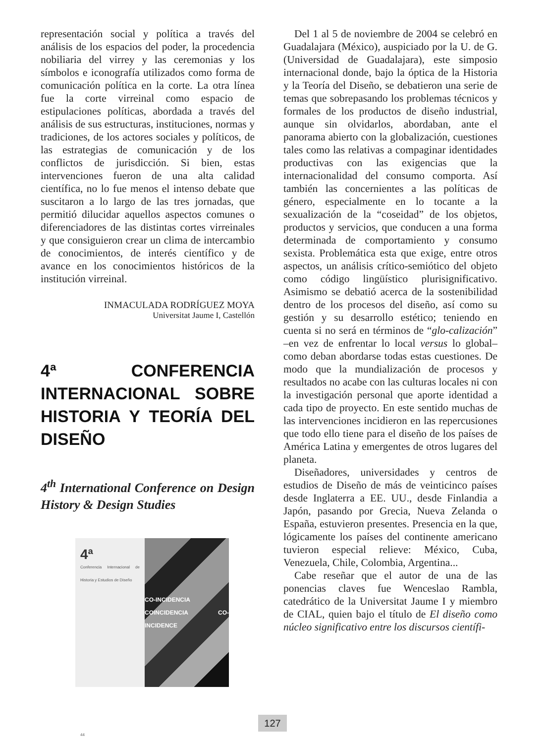representación social y política a través del análisis de los espacios del poder, la procedencia nobiliaria del virrey y las ceremonias y los símbolos e iconografía utilizados como forma de comunicación política en la corte. La otra línea fue la corte virreinal como espacio de estipulaciones políticas, abordada a través del análisis de sus estructuras, instituciones, normas y tradiciones, de los actores sociales y políticos, de las estrategias de comunicación y de los conflictos de jurisdicción. Si bien, estas intervenciones fueron de una alta calidad científica, no lo fue menos el intenso debate que suscitaron a lo largo de las tres jornadas, que permitió dilucidar aquellos aspectos comunes o diferenciadores de las distintas cortes virreinales y que consiguieron crear un clima de intercambio de conocimientos, de interés científico y de avance en los conocimientos históricos de la institución virreinal.
INMACULADA RODRÍGUEZ MOYA
Universitat Jaume I, Castellón
4ª CONFERENCIA INTERNACIONAL SOBRE HISTORIA Y TEORÍA DEL DISEÑO
4<sup>th</sup> International Conference on Design History & Design Studies
4ª
Conferencia Internacional de Historia y Estudios de Diseño
44
CO-INCIDENCIA COINCIDENCIA CO-INCIDENCE
Del 1 al 5 de noviembre de 2004 se celebró en Guadalajara (México), auspiciado por la U. de G. (Universidad de Guadalajara), este simposio internacional donde, bajo la óptica de la Historia y la Teoría del Diseño, se debatieron una serie de temas que sobrepasando los problemas técnicos y formales de los productos de diseño industrial, aunque sin olvidarlos, abordaban, ante el panorama abierto con la globalización, cuestiones tales como las relativas a compaginar identidades productivas con las exigencias que la internacionalidad del consumo comporta. Así también las concernientes a las políticas de género, especialmente en lo tocante a la sexualización de la “coseidad” de los objetos, productos y servicios, que conducen a una forma determinada de comportamiento y consumo sexista. Problemática esta que exige, entre otros aspectos, un análisis crítico-semiótico del objeto como código lingüístico plurisignificativo. Asimismo se debatió acerca de la sostenibilidad dentro de los procesos del diseño, así como su gestión y su desarrollo estético; teniendo en cuenta si no será en términos de “glo-calización” –en vez de enfrentar lo local versus lo global– como deban abordarse todas estas cuestiones. De modo que la mundialización de procesos y resultados no acabe con las culturas locales ni con la investigación personal que aporte identidad a cada tipo de proyecto. En este sentido muchas de las intervenciones incidieron en las repercusiones que todo ello tiene para el diseño de los países de América Latina y emergentes de otros lugares del planeta.
Diseñadores, universidades y centros de estudios de Diseño de más de veinticinco países desde Inglaterra a EE. UU., desde Finlandia a Japón, pasando por Grecia, Nueva Zelanda o España, estuvieron presentes. Presencia en la que, lógicamente los países del continente americano tuvieron especial relieve: México, Cuba, Venezuela, Chile, Colombia, Argentina...
Cabe reseñar que el autor de una de las ponencias claves fue Wenceslao Rambla, catedrático de la Universitat Jaume I y miembro de CIAL, quien bajo el título de El diseño como núcleo significativo entre los discursos científi-
127